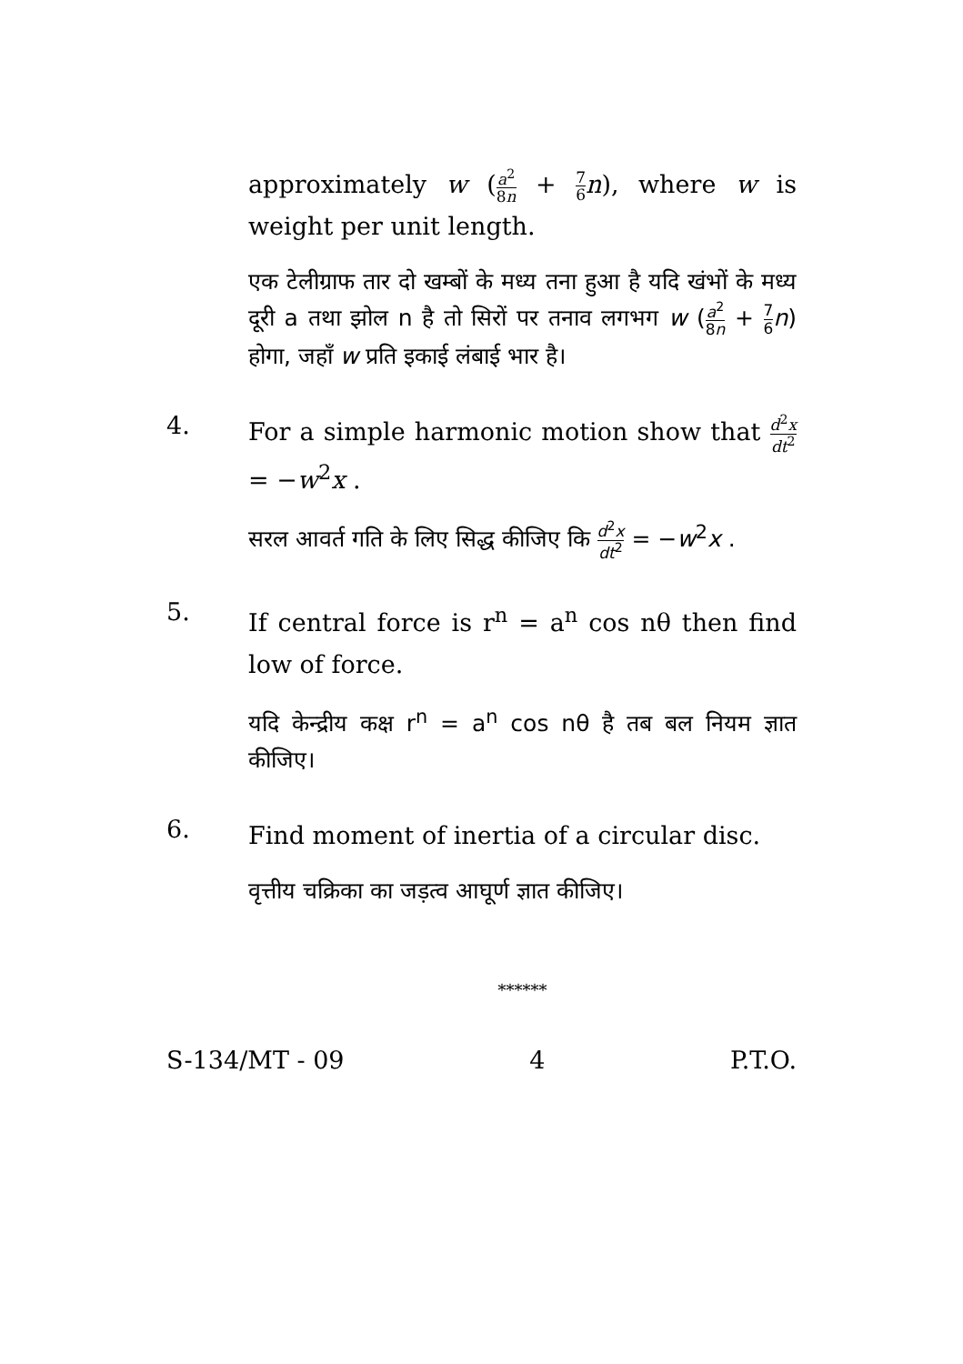approximately w (a<sup>2</sup> 8n + 7 6 n), where w is weight per unit length.
एक टेलीग्राफ तार दो खम्बों के मध्य तना हुआ है यदि खंभों के मध्य दूरी a तथा झोल n है तो सिरों पर तनाव लगभग w (a<sup>2</sup> 8n + 7 6 n) होगा, जहाँ w प्रति इकाई लंबाई भार है।
4.
For a simple harmonic motion show that d<sup>2</sup>x dt<sup>2</sup> = −w<sup>2</sup>x .
सरल आवर्त गति के लिए सिद्ध कीजिए कि d<sup>2</sup>x dt<sup>2</sup> = −w<sup>2</sup>x .
5.
If central force is r<sup>n</sup> = a<sup>n</sup> cos nθ then find low of force.
यदि केन्द्रीय कक्ष r<sup>n</sup> = a<sup>n</sup> cos nθ है तब बल नियम ज्ञात कीजिए।
6.
Find moment of inertia of a circular disc.
वृत्तीय चक्रिका का जड़त्व आघूर्ण ज्ञात कीजिए।
******
S-134/MT - 09 4 P.T.O.